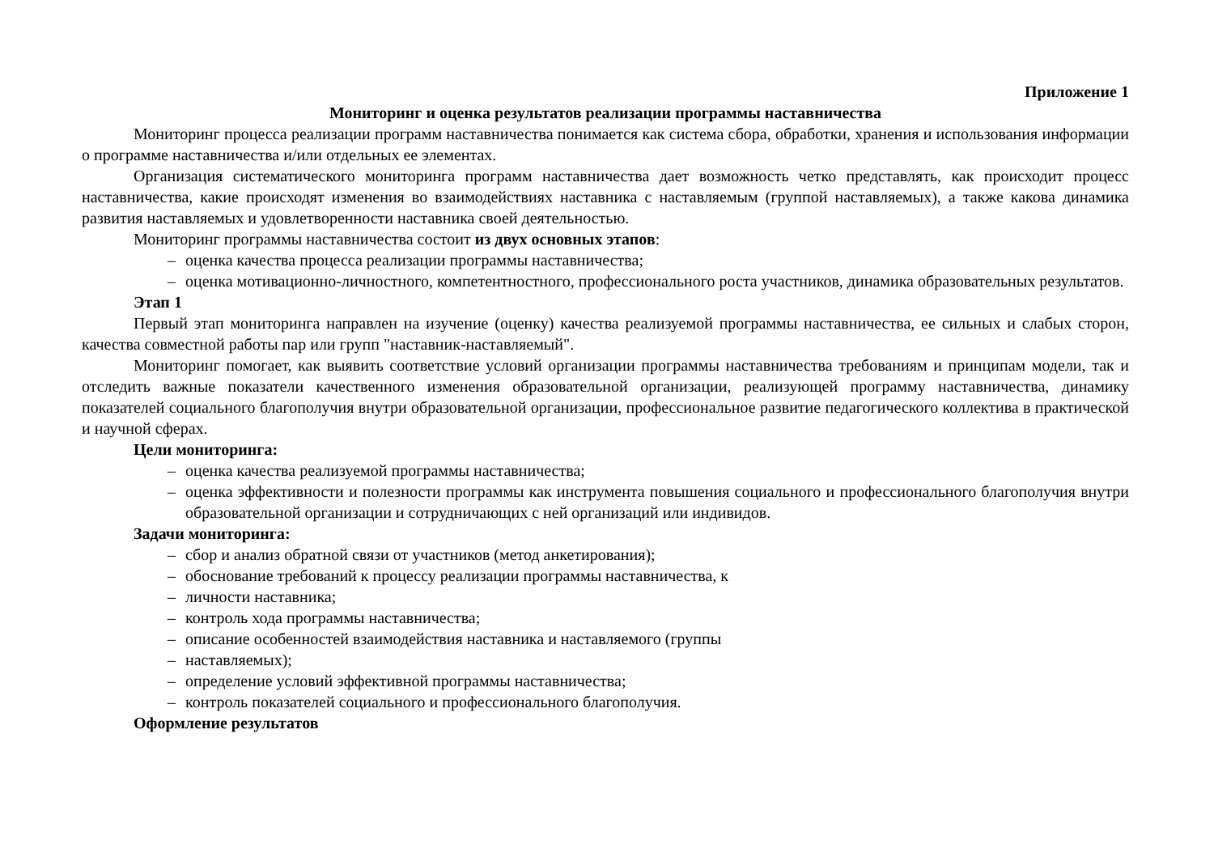Приложение 1
Мониторинг и оценка результатов реализации программы наставничества
Мониторинг процесса реализации программ наставничества понимается как система сбора, обработки, хранения и использования информации о программе наставничества и/или отдельных ее элементах.
Организация систематического мониторинга программ наставничества дает возможность четко представлять, как происходит процесс наставничества, какие происходят изменения во взаимодействиях наставника с наставляемым (группой наставляемых), а также какова динамика развития наставляемых и удовлетворенности наставника своей деятельностью.
Мониторинг программы наставничества состоит из двух основных этапов:
– оценка качества процесса реализации программы наставничества;
– оценка мотивационно-личностного, компетентностного, профессионального роста участников, динамика образовательных результатов.
Этап 1
Первый этап мониторинга направлен на изучение (оценку) качества реализуемой программы наставничества, ее сильных и слабых сторон, качества совместной работы пар или групп "наставник-наставляемый".
Мониторинг помогает, как выявить соответствие условий организации программы наставничества требованиям и принципам модели, так и отследить важные показатели качественного изменения образовательной организации, реализующей программу наставничества, динамику показателей социального благополучия внутри образовательной организации, профессиональное развитие педагогического коллектива в практической и научной сферах.
Цели мониторинга:
– оценка качества реализуемой программы наставничества;
– оценка эффективности и полезности программы как инструмента повышения социального и профессионального благополучия внутри образовательной организации и сотрудничающих с ней организаций или индивидов.
Задачи мониторинга:
– сбор и анализ обратной связи от участников (метод анкетирования);
– обоснование требований к процессу реализации программы наставничества, к
– личности наставника;
– контроль хода программы наставничества;
– описание особенностей взаимодействия наставника и наставляемого (группы
– наставляемых);
– определение условий эффективной программы наставничества;
– контроль показателей социального и профессионального благополучия.
Оформление результатов